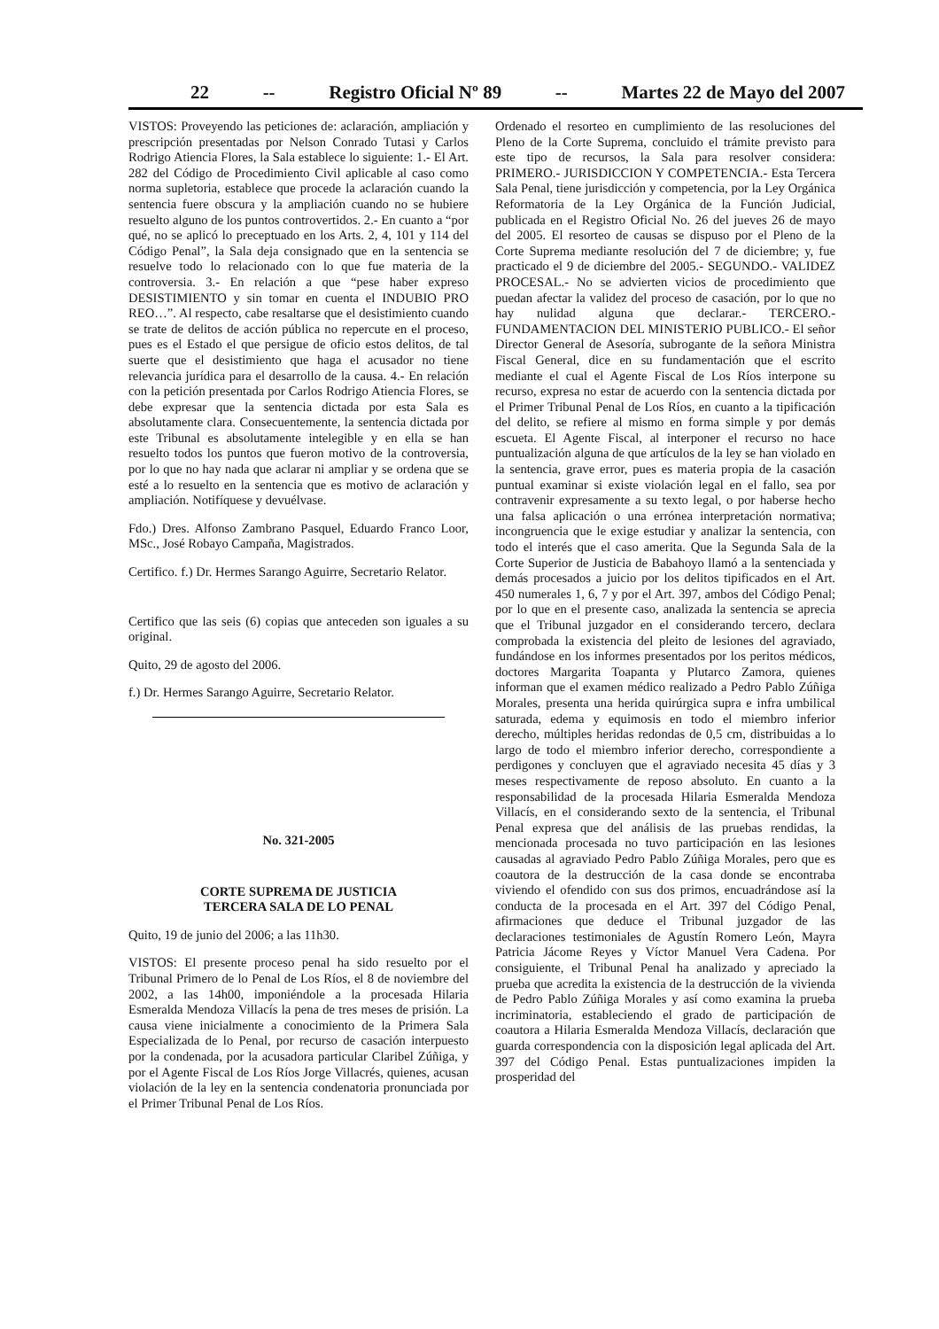22 -- Registro Oficial Nº 89 -- Martes 22 de Mayo del 2007
VISTOS: Proveyendo las peticiones de: aclaración, ampliación y prescripción presentadas por Nelson Conrado Tutasi y Carlos Rodrigo Atiencia Flores, la Sala establece lo siguiente: 1.- El Art. 282 del Código de Procedimiento Civil aplicable al caso como norma supletoria, establece que procede la aclaración cuando la sentencia fuere obscura y la ampliación cuando no se hubiere resuelto alguno de los puntos controvertidos. 2.- En cuanto a “por qué, no se aplicó lo preceptuado en los Arts. 2, 4, 101 y 114 del Código Penal”, la Sala deja consignado que en la sentencia se resuelve todo lo relacionado con lo que fue materia de la controversia. 3.- En relación a que “pese haber expreso DESISTIMIENTO y sin tomar en cuenta el INDUBIO PRO REO…”. Al respecto, cabe resaltarse que el desistimiento cuando se trate de delitos de acción pública no repercute en el proceso, pues es el Estado el que persigue de oficio estos delitos, de tal suerte que el desistimiento que haga el acusador no tiene relevancia jurídica para el desarrollo de la causa. 4.- En relación con la petición presentada por Carlos Rodrigo Atiencia Flores, se debe expresar que la sentencia dictada por esta Sala es absolutamente clara. Consecuentemente, la sentencia dictada por este Tribunal es absolutamente intelegible y en ella se han resuelto todos los puntos que fueron motivo de la controversia, por lo que no hay nada que aclarar ni ampliar y se ordena que se esté a lo resuelto en la sentencia que es motivo de aclaración y ampliación. Notifíquese y devuélvase.
Fdo.) Dres. Alfonso Zambrano Pasquel, Eduardo Franco Loor, MSc., José Robayo Campaña, Magistrados.
Certifico. f.) Dr. Hermes Sarango Aguirre, Secretario Relator.
Certifico que las seis (6) copias que anteceden son iguales a su original.
Quito, 29 de agosto del 2006.
f.) Dr. Hermes Sarango Aguirre, Secretario Relator.
No. 321-2005
CORTE SUPREMA DE JUSTICIA
TERCERA SALA DE LO PENAL
Quito, 19 de junio del 2006; a las 11h30.
VISTOS: El presente proceso penal ha sido resuelto por el Tribunal Primero de lo Penal de Los Ríos, el 8 de noviembre del 2002, a las 14h00, imponiéndole a la procesada Hilaria Esmeralda Mendoza Villacís la pena de tres meses de prisión. La causa viene inicialmente a conocimiento de la Primera Sala Especializada de lo Penal, por recurso de casación interpuesto por la condenada, por la acusadora particular Claribel Zúñiga, y por el Agente Fiscal de Los Ríos Jorge Villacrés, quienes, acusan violación de la ley en la sentencia condenatoria pronunciada por el Primer Tribunal Penal de Los Ríos.
Ordenado el resorteo en cumplimiento de las resoluciones del Pleno de la Corte Suprema, concluido el trámite previsto para este tipo de recursos, la Sala para resolver considera: PRIMERO.- JURISDICCION Y COMPETENCIA.- Esta Tercera Sala Penal, tiene jurisdicción y competencia, por la Ley Orgánica Reformatoria de la Ley Orgánica de la Función Judicial, publicada en el Registro Oficial No. 26 del jueves 26 de mayo del 2005. El resorteo de causas se dispuso por el Pleno de la Corte Suprema mediante resolución del 7 de diciembre; y, fue practicado el 9 de diciembre del 2005.- SEGUNDO.- VALIDEZ PROCESAL.- No se advierten vicios de procedimiento que puedan afectar la validez del proceso de casación, por lo que no hay nulidad alguna que declarar.- TERCERO.- FUNDAMENTACION DEL MINISTERIO PUBLICO.- El señor Director General de Asesoría, subrogante de la señora Ministra Fiscal General, dice en su fundamentación que el escrito mediante el cual el Agente Fiscal de Los Ríos interpone su recurso, expresa no estar de acuerdo con la sentencia dictada por el Primer Tribunal Penal de Los Ríos, en cuanto a la tipificación del delito, se refiere al mismo en forma simple y por demás escueta. El Agente Fiscal, al interponer el recurso no hace puntualización alguna de que artículos de la ley se han violado en la sentencia, grave error, pues es materia propia de la casación puntual examinar si existe violación legal en el fallo, sea por contravenir expresamente a su texto legal, o por haberse hecho una falsa aplicación o una errónea interpretación normativa; incongruencia que le exige estudiar y analizar la sentencia, con todo el interés que el caso amerita. Que la Segunda Sala de la Corte Superior de Justicia de Babahoyo llamó a la sentenciada y demás procesados a juicio por los delitos tipificados en el Art. 450 numerales 1, 6, 7 y por el Art. 397, ambos del Código Penal; por lo que en el presente caso, analizada la sentencia se aprecia que el Tribunal juzgador en el considerando tercero, declara comprobada la existencia del pleito de lesiones del agraviado, fundándose en los informes presentados por los peritos médicos, doctores Margarita Toapanta y Plutarco Zamora, quienes informan que el examen médico realizado a Pedro Pablo Zúñiga Morales, presenta una herida quirúrgica supra e infra umbilical saturada, edema y equimosis en todo el miembro inferior derecho, múltiples heridas redondas de 0,5 cm, distribuidas a lo largo de todo el miembro inferior derecho, correspondiente a perdigones y concluyen que el agraviado necesita 45 días y 3 meses respectivamente de reposo absoluto. En cuanto a la responsabilidad de la procesada Hilaria Esmeralda Mendoza Villacís, en el considerando sexto de la sentencia, el Tribunal Penal expresa que del análisis de las pruebas rendidas, la mencionada procesada no tuvo participación en las lesiones causadas al agraviado Pedro Pablo Zúñiga Morales, pero que es coautora de la destrucción de la casa donde se encontraba viviendo el ofendido con sus dos primos, encuadrándose así la conducta de la procesada en el Art. 397 del Código Penal, afirmaciones que deduce el Tribunal juzgador de las declaraciones testimoniales de Agustín Romero León, Mayra Patricia Jácome Reyes y Víctor Manuel Vera Cadena. Por consiguiente, el Tribunal Penal ha analizado y apreciado la prueba que acredita la existencia de la destrucción de la vivienda de Pedro Pablo Zúñiga Morales y así como examina la prueba incriminatoria, estableciendo el grado de participación de coautora a Hilaria Esmeralda Mendoza Villacís, declaración que guarda correspondencia con la disposición legal aplicada del Art. 397 del Código Penal. Estas puntualizaciones impiden la prosperidad del